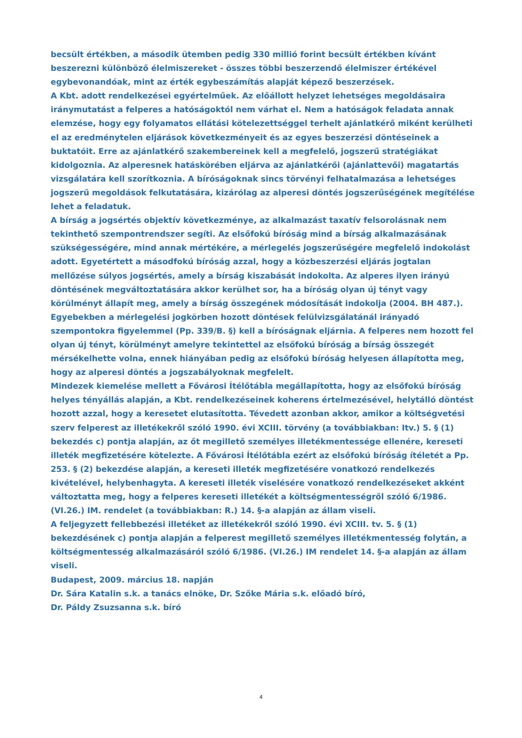becsült értékben, a második ütemben pedig 330 millió forint becsült értékben kívánt beszerezni különböző élelmiszereket - összes többi beszerzendő élelmiszer értékével egybevonandóak, mint az érték egybeszámítás alapját képező beszerzések.
A Kbt. adott rendelkezései egyértelműek. Az előállott helyzet lehetséges megoldásaira iránymutatást a felperes a hatóságoktól nem várhat el. Nem a hatóságok feladata annak elemzése, hogy egy folyamatos ellátási kötelezettséggel terhelt ajánlatkérő miként kerülheti el az eredménytelen eljárások következményeit és az egyes beszerzési döntéseinek a buktatóit. Erre az ajánlatkérő szakembereinek kell a megfelelő, jogszerű stratégiákat kidolgoznia. Az alperesnek hatáskörében eljárva az ajánlatkérői (ajánlattevői) magatartás vizsgálatára kell szorítkoznia. A bíróságoknak sincs törvényi felhatalmazása a lehetséges jogszerű megoldások felkutatására, kizárólag az alperesi döntés jogszerűségének megítélése lehet a feladatuk.
A bírság a jogsértés objektív következménye, az alkalmazást taxatív felsorolásnak nem tekinthető szempontrendszer segíti. Az elsőfokú bíróság mind a bírság alkalmazásának szükségességére, mind annak mértékére, a mérlegelés jogszerűségére megfelelő indokolást adott. Egyetértett a másodfokú bíróság azzal, hogy a közbeszerzési eljárás jogtalan mellőzése súlyos jogsértés, amely a bírság kiszabását indokolta. Az alperes ilyen irányú döntésének megváltoztatására akkor kerülhet sor, ha a bíróság olyan új tényt vagy körülményt állapít meg, amely a bírság összegének módosítását indokolja (2004. BH 487.). Egyebekben a mérlegelési jogkörben hozott döntések felülvizsgálatánál irányadó szempontokra figyelemmel (Pp. 339/B. §) kell a bíróságnak eljárnia. A felperes nem hozott fel olyan új tényt, körülményt amelyre tekintettel az elsőfokú bíróság a bírság összegét mérsékelhette volna, ennek hiányában pedig az elsőfokú bíróság helyesen állapította meg, hogy az alperesi döntés a jogszabályoknak megfelelt.
Mindezek kiemelése mellett a Fővárosi Ítélőtábla megállapította, hogy az elsőfokú bíróság helyes tényállás alapján, a Kbt. rendelkezéseinek koherens értelmezésével, helytálló döntést hozott azzal, hogy a keresetet elutasította. Tévedett azonban akkor, amikor a költségvetési szerv felperest az illetékekről szóló 1990. évi XCIII. törvény (a továbbiakban: Itv.) 5. § (1) bekezdés c) pontja alapján, az őt megillető személyes illetékmentessége ellenére, kereseti illeték megfizetésére kötelezte. A Fővárosi Ítélőtábla ezért az elsőfokú bíróság ítéletét a Pp. 253. § (2) bekezdése alapján, a kereseti illeték megfizetésére vonatkozó rendelkezés kivételével, helybenhagyta. A kereseti illeték viselésére vonatkozó rendelkezéseket akként változtatta meg, hogy a felperes kereseti illetékét a költségmentességről szóló 6/1986.(VI.26.) IM. rendelet (a továbbiakban: R.) 14. §-a alapján az állam viseli.
A feljegyzett fellebbezési illetéket az illetékekről szóló 1990. évi XCIII. tv. 5. § (1) bekezdésének c) pontja alapján a felperest megillető személyes illetékmentesség folytán, a költségmentesség alkalmazásáról szóló 6/1986. (VI.26.) IM rendelet 14. §-a alapján az állam viseli.
Budapest, 2009. március 18. napján
Dr. Sára Katalin s.k. a tanács elnöke, Dr. Szőke Mária s.k. előadó bíró,
Dr. Páldy Zsuzsanna s.k. bíró
4